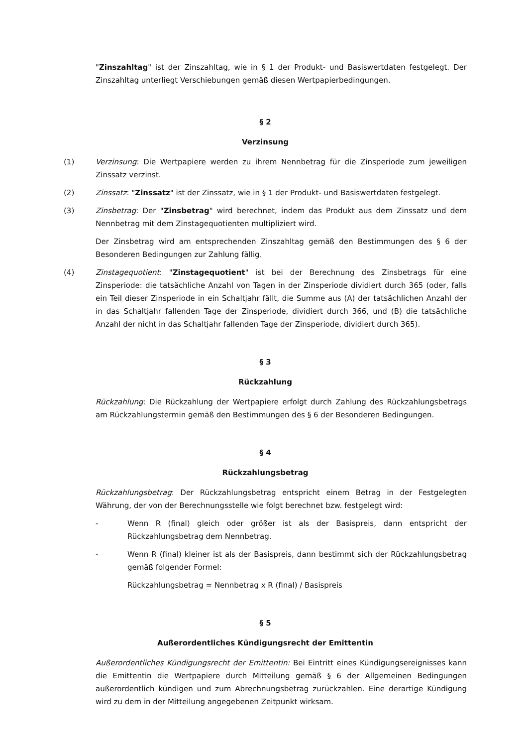"Zinszahltag" ist der Zinszahltag, wie in § 1 der Produkt- und Basiswertdaten festgelegt. Der Zinszahltag unterliegt Verschiebungen gemäß diesen Wertpapierbedingungen.
§ 2
Verzinsung
(1) Verzinsung: Die Wertpapiere werden zu ihrem Nennbetrag für die Zinsperiode zum jeweiligen Zinssatz verzinst.
(2) Zinssatz: "Zinssatz" ist der Zinssatz, wie in § 1 der Produkt- und Basiswertdaten festgelegt.
(3) Zinsbetrag: Der "Zinsbetrag" wird berechnet, indem das Produkt aus dem Zinssatz und dem Nennbetrag mit dem Zinstagequotienten multipliziert wird.
Der Zinsbetrag wird am entsprechenden Zinszahltag gemäß den Bestimmungen des § 6 der Besonderen Bedingungen zur Zahlung fällig.
(4) Zinstagequotient: "Zinstagequotient" ist bei der Berechnung des Zinsbetrags für eine Zinsperiode: die tatsächliche Anzahl von Tagen in der Zinsperiode dividiert durch 365 (oder, falls ein Teil dieser Zinsperiode in ein Schaltjahr fällt, die Summe aus (A) der tatsächlichen Anzahl der in das Schaltjahr fallenden Tage der Zinsperiode, dividiert durch 366, und (B) die tatsächliche Anzahl der nicht in das Schaltjahr fallenden Tage der Zinsperiode, dividiert durch 365).
§ 3
Rückzahlung
Rückzahlung: Die Rückzahlung der Wertpapiere erfolgt durch Zahlung des Rückzahlungsbetrags am Rückzahlungstermin gemäß den Bestimmungen des § 6 der Besonderen Bedingungen.
§ 4
Rückzahlungsbetrag
Rückzahlungsbetrag: Der Rückzahlungsbetrag entspricht einem Betrag in der Festgelegten Währung, der von der Berechnungsstelle wie folgt berechnet bzw. festgelegt wird:
- Wenn R (final) gleich oder größer ist als der Basispreis, dann entspricht der Rückzahlungsbetrag dem Nennbetrag.
- Wenn R (final) kleiner ist als der Basispreis, dann bestimmt sich der Rückzahlungsbetrag gemäß folgender Formel:
Rückzahlungsbetrag = Nennbetrag x R (final) / Basispreis
§ 5
Außerordentliches Kündigungsrecht der Emittentin
Außerordentliches Kündigungsrecht der Emittentin: Bei Eintritt eines Kündigungsereignisses kann die Emittentin die Wertpapiere durch Mitteilung gemäß § 6 der Allgemeinen Bedingungen außerordentlich kündigen und zum Abrechnungsbetrag zurückzahlen. Eine derartige Kündigung wird zu dem in der Mitteilung angegebenen Zeitpunkt wirksam.